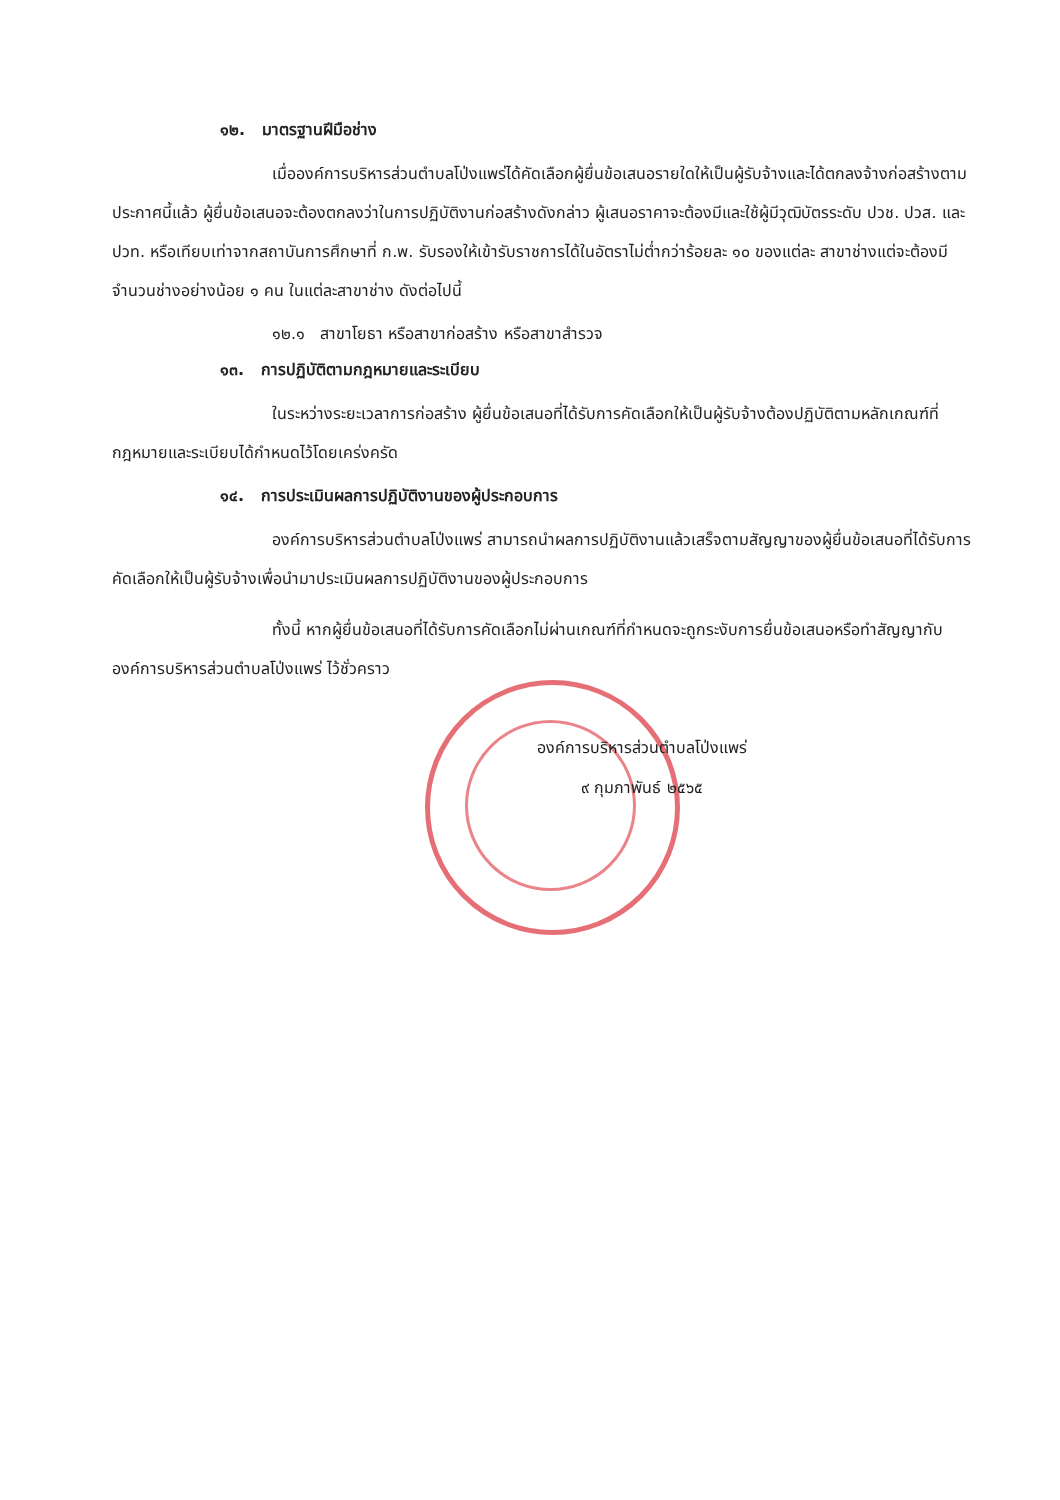๑๒. มาตรฐานฝีมือช่าง
เมื่อองค์การบริหารส่วนตำบลโป่งแพร่ได้คัดเลือกผู้ยื่นข้อเสนอรายใดให้เป็นผู้รับจ้างและได้ตกลงจ้างก่อสร้างตามประกาศนี้แล้ว ผู้ยื่นข้อเสนอจะต้องตกลงว่าในการปฏิบัติงานก่อสร้างดังกล่าว ผู้เสนอราคาจะต้องมีและใช้ผู้มีวุฒิบัตรระดับ ปวช. ปวส. และปวท. หรือเทียบเท่าจากสถาบันการศึกษาที่ ก.พ. รับรองให้เข้ารับราชการได้ในอัตราไม่ต่ำกว่าร้อยละ ๑๐ ของแต่ละ สาขาช่างแต่จะต้องมีจำนวนช่างอย่างน้อย ๑ คน ในแต่ละสาขาช่าง ดังต่อไปนี้
๑๒.๑ สาขาโยธา หรือสาขาก่อสร้าง หรือสาขาสำรวจ
๑๓. การปฏิบัติตามกฎหมายและระเบียบ
ในระหว่างระยะเวลาการก่อสร้าง ผู้ยื่นข้อเสนอที่ได้รับการคัดเลือกให้เป็นผู้รับจ้างต้องปฏิบัติตามหลักเกณฑ์ที่กฎหมายและระเบียบได้กำหนดไว้โดยเคร่งครัด
๑๔. การประเมินผลการปฏิบัติงานของผู้ประกอบการ
องค์การบริหารส่วนตำบลโป่งแพร่ สามารถนำผลการปฏิบัติงานแล้วเสร็จตามสัญญาของผู้ยื่นข้อเสนอที่ได้รับการคัดเลือกให้เป็นผู้รับจ้างเพื่อนำมาประเมินผลการปฏิบัติงานของผู้ประกอบการ
ทั้งนี้ หากผู้ยื่นข้อเสนอที่ได้รับการคัดเลือกไม่ผ่านเกณฑ์ที่กำหนดจะถูกระงับการยื่นข้อเสนอหรือทำสัญญากับองค์การบริหารส่วนตำบลโป่งแพร่ ไว้ชั่วคราว
องค์การบริหารส่วนตำบลโป่งแพร่
๙ กุมภาพันธ์ ๒๕๖๕